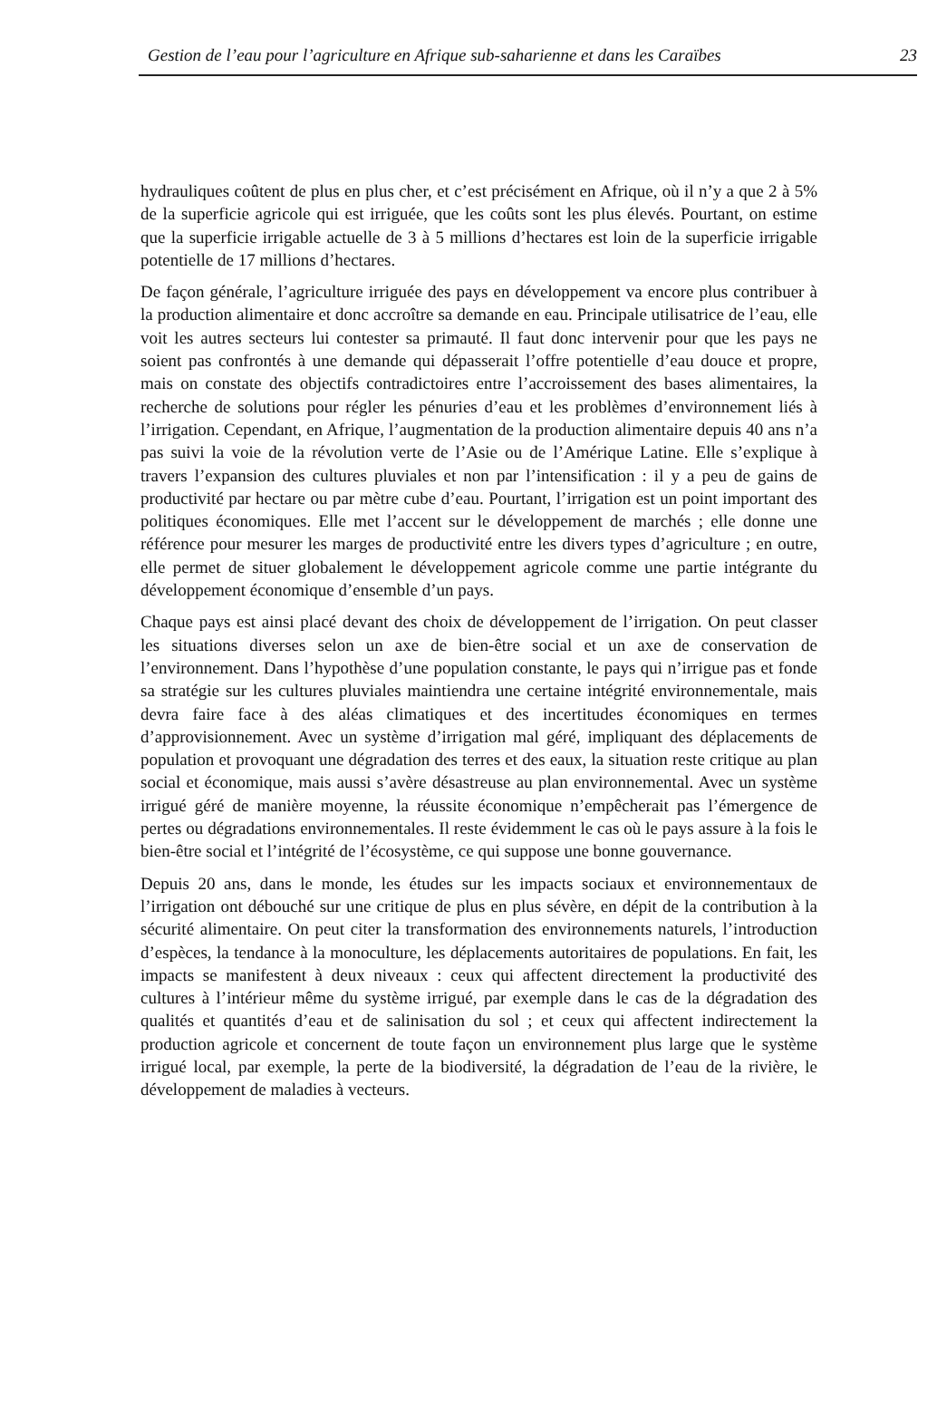Gestion de l’eau pour l’agriculture en Afrique sub-saharienne et dans les Caraïbes 23
hydrauliques coûtent de plus en plus cher, et c’est précisément en Afrique, où il n’y a que 2 à 5% de la superficie agricole qui est irriguée, que les coûts sont les plus élevés. Pourtant, on estime que la superficie irrigable actuelle de 3 à 5 millions d’hectares est loin de la superficie irrigable potentielle de 17 millions d’hectares.
De façon générale, l’agriculture irriguée des pays en développement va encore plus contribuer à la production alimentaire et donc accroître sa demande en eau. Principale utilisatrice de l’eau, elle voit les autres secteurs lui contester sa primauté. Il faut donc intervenir pour que les pays ne soient pas confrontés à une demande qui dépasserait l’offre potentielle d’eau douce et propre, mais on constate des objectifs contradictoires entre l’accroissement des bases alimentaires, la recherche de solutions pour régler les pénuries d’eau et les problèmes d’environnement liés à l’irrigation. Cependant, en Afrique, l’augmentation de la production alimentaire depuis 40 ans n’a pas suivi la voie de la révolution verte de l’Asie ou de l’Amérique Latine. Elle s’explique à travers l’expansion des cultures pluviales et non par l’intensification : il y a peu de gains de productivité par hectare ou par mètre cube d’eau. Pourtant, l’irrigation est un point important des politiques économiques. Elle met l’accent sur le développement de marchés ; elle donne une référence pour mesurer les marges de productivité entre les divers types d’agriculture ; en outre, elle permet de situer globalement le développement agricole comme une partie intégrante du développement économique d’ensemble d’un pays.
Chaque pays est ainsi placé devant des choix de développement de l’irrigation. On peut classer les situations diverses selon un axe de bien-être social et un axe de conservation de l’environnement. Dans l’hypothèse d’une population constante, le pays qui n’irrigue pas et fonde sa stratégie sur les cultures pluviales maintiendra une certaine intégrité environnementale, mais devra faire face à des aléas climatiques et des incertitudes économiques en termes d’approvisionnement. Avec un système d’irrigation mal géré, impliquant des déplacements de population et provoquant une dégradation des terres et des eaux, la situation reste critique au plan social et économique, mais aussi s’avère désastreuse au plan environnemental. Avec un système irrigué géré de manière moyenne, la réussite économique n’empêcherait pas l’émergence de pertes ou dégradations environnementales. Il reste évidemment le cas où le pays assure à la fois le bien-être social et l’intégrité de l’écosystème, ce qui suppose une bonne gouvernance.
Depuis 20 ans, dans le monde, les études sur les impacts sociaux et environnementaux de l’irrigation ont débouché sur une critique de plus en plus sévère, en dépit de la contribution à la sécurité alimentaire. On peut citer la transformation des environnements naturels, l’introduction d’espèces, la tendance à la monoculture, les déplacements autoritaires de populations. En fait, les impacts se manifestent à deux niveaux : ceux qui affectent directement la productivité des cultures à l’intérieur même du système irrigué, par exemple dans le cas de la dégradation des qualités et quantités d’eau et de salinisation du sol ; et ceux qui affectent indirectement la production agricole et concernent de toute façon un environnement plus large que le système irrigué local, par exemple, la perte de la biodiversité, la dégradation de l’eau de la rivière, le développement de maladies à vecteurs.